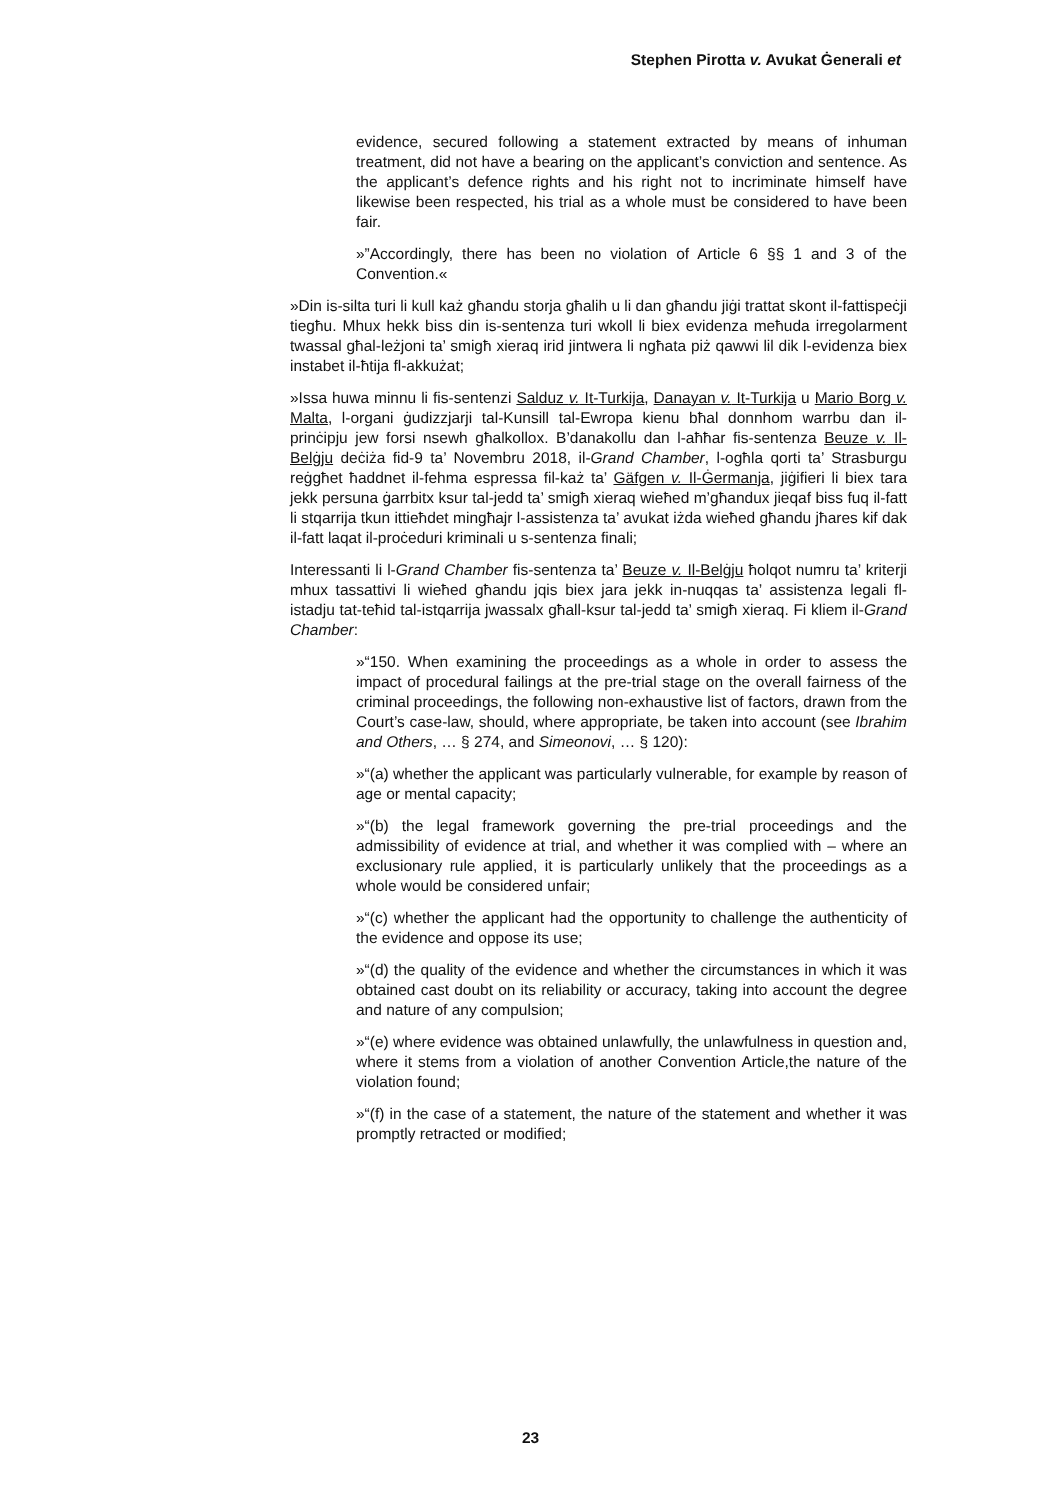Stephen Pirotta v. Avukat Ġenerali et
evidence, secured following a statement extracted by means of inhuman treatment, did not have a bearing on the applicant’s conviction and sentence. As the applicant’s defence rights and his right not to incriminate himself have likewise been respected, his trial as a whole must be considered to have been fair.
»”Accordingly, there has been no violation of Article 6 §§ 1 and 3 of the Convention.«
»Din is-silta turi li kull każ għandu storja għalih u li dan għandu jiġi trattat skont il-fattispeċji tiegħu. Mhux hekk biss din is-sentenza turi wkoll li biex evidenza meħuda irregolarment twassal għal-leżjoni ta’ smigħ xieraq irid jintwera li ngħata piż qawwi lil dik l-evidenza biex instabet il-ħtija fl-akkużat;
»Issa huwa minnu li fis-sentenzi Salduz v. It-Turkija, Danayan v. It-Turkija u Mario Borg v. Malta, l-organi ġudizzjarji tal-Kunsill tal-Ewropa kienu bħal donnhom warrbu dan il-prinċipju jew forsi nsewh għalkollox. B’danakollu dan l-aħħar fis-sentenza Beuze v. Il-Belġju deċiża fid-9 ta’ Novembru 2018, il-Grand Chamber, l-ogħla qorti ta’ Strasburgu reġgħet ħaddnet il-fehma espressa fil-każ ta’ Gäfgen v. Il-Ġermanja, jiġifieri li biex tara jekk persuna ġarrbitx ksur tal-jedd ta’ smigħ xieraq wieħed m’għandux jieqaf biss fuq il-fatt li stqarrija tkun ittieħdet mingħajr l-assistenza ta’ avukat iżda wieħed għandu jħares kif dak il-fatt laqat il-proċeduri kriminali u s-sentenza finali;
Interessanti li l-Grand Chamber fis-sentenza ta’ Beuze v. Il-Belġju ħolqot numru ta’ kriterji mhux tassattivi li wieħed għandu jqis biex jara jekk in-nuqqas ta’ assistenza legali fl-istadju tat-teħid tal-istqarrija jwassalx għall-ksur tal-jedd ta’ smigħ xieraq. Fi kliem il-Grand Chamber:
»“150. When examining the proceedings as a whole in order to assess the impact of procedural failings at the pre-trial stage on the overall fairness of the criminal proceedings, the following non-exhaustive list of factors, drawn from the Court’s case-law, should, where appropriate, be taken into account (see Ibrahim and Others, … § 274, and Simeonovi, … § 120):
»“(a) whether the applicant was particularly vulnerable, for example by reason of age or mental capacity;
»“(b) the legal framework governing the pre-trial proceedings and the admissibility of evidence at trial, and whether it was complied with – where an exclusionary rule applied, it is particularly unlikely that the proceedings as a whole would be considered unfair;
»“(c) whether the applicant had the opportunity to challenge the authenticity of the evidence and oppose its use;
»“(d) the quality of the evidence and whether the circumstances in which it was obtained cast doubt on its reliability or accuracy, taking into account the degree and nature of any compulsion;
»“(e) where evidence was obtained unlawfully, the unlawfulness in question and, where it stems from a violation of another Convention Article,the nature of the violation found;
»“(f) in the case of a statement, the nature of the statement and whether it was promptly retracted or modified;
23